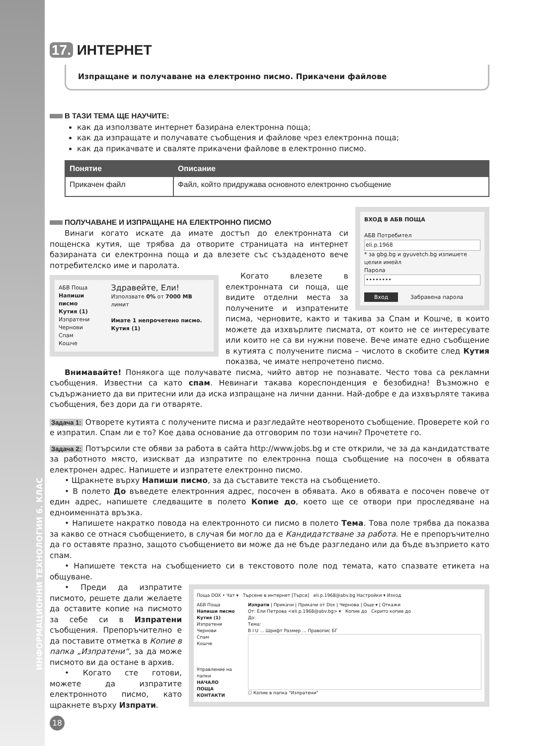ИНФОРМАЦИОННИ ТЕХНОЛОГИИ 6. КЛАС
17. ИНТЕРНЕТ
Изпращане и получаване на електронно писмо. Прикачени файлове
В ТАЗИ ТЕМА ЩЕ НАУЧИТЕ:
как да използвате интернет базирана електронна поща;
как да изпращате и получавате съобщения и файлове чрез електронна поща;
как да прикачвате и сваляте прикачени файлове в електронно писмо.
| Понятие | Описание |
| --- | --- |
| Прикачен файл | Файл, който придружава основното електронно съобщение |
ВХОД В АБВ ПОЩА
АБВ Потребител
eli.p.1968
* за gbg.bg и gyuvetch.bg изпишете целия имейл
Парола
••••••••
Вход Забравена парола
ПОЛУЧАВАНЕ И ИЗПРАЩАНЕ НА ЕЛЕКТРОННО ПИСМО
Винаги когато искате да имате достъп до електронната си пощенска кутия, ще трябва да отворите страницата на интернет базираната си електронна поща и да влезете със създаденото вече потребителско име и паролата.
АБВ Поща
Напиши писмо
Кутия (1)
Изпратени
Чернови
Спам
Кошче
Здравейте, Ели!
Използвате 0% от 7000 MB лимит
Имате 1 непрочетено писмо.
Кутия (1)
Когато влезете в електронната си поща, ще видите отделни места за получените и изпратените писма, черновите, както и такива за Спам и Кошче, в които можете да изхвърлите писмата, от които не се интересувате или които не са ви нужни повече. Вече имате едно съобщение в кутията с получените писма – числото в скобите след Кутия показва, че имате непрочетено писмо.
Внимавайте! Понякога ще получавате писма, чийто автор не познавате. Често това са рекламни съобщения. Известни са като спам. Невинаги такава кореспонденция е безобидна! Възможно е съдържанието да ви притесни или да иска изпращане на лични данни. Най-добре е да изхвърляте такива съобщения, без дори да ги отваряте.
Задача 1: Отворете кутията с получените писма и разгледайте неотвореното съобщение. Проверете кой го е изпратил. Спам ли е то? Кое дава основание да отговорим по този начин? Прочетете го.
Задача 2: Потърсили сте обяви за работа в сайта http://www.jobs.bg и сте открили, че за да кандидатствате за работното място, изискват да изпратите по електронна поща съобщение на посочен в обявата електронен адрес. Напишете и изпратете електронно писмо.
• Щракнете върху Напиши писмо, за да съставите текста на съобщението.
• В полето До въведете електронния адрес, посочен в обявата. Ако в обявата е посочен повече от един адрес, напишете следващите в полето Копие до, което ще се отвори при проследяване на едноименната връзка.
• Напишете накратко повода на електронното си писмо в полето Тема. Това поле трябва да показва за какво се отнася съобщението, в случая би могло да е Кандидатстване за работа. Не е препоръчително да го оставяте празно, защото съобщението ви може да не бъде разгледано или да бъде възприето като спам.
• Напишете текста на съобщението си в текстовото поле под темата, като спазвате етикета на общуване.
Поща DOX • Чат ▾ Търсене в интернет [Търси] eli.p.1968@abv.bg Настройки ▾ Изход
АБВ Поща
Напиши писмо
Кутия (1)
Изпратени
Чернови
Спам
Кошче
Управление на папки
НАЧАЛО
ПОЩА
КОНТАКТИ
Изпрати | Прикачи | Прикачи от Dox | Чернова | Още ▾ | Откажи
От: Ели Петрова <eli.p.1968@abv.bg> ▾ Копие до Скрито копие до
До:
Тема:
B I U ... Шрифт Размер ... Правопис БГ
☐ Копие в папка "Изпратени"
• Преди да изпратите писмото, решете дали желаете да оставите копие на писмото за себе си в Изпратени съобщения. Препоръчително е да поставите отметка в Копие в папка „Изпратени“, за да може писмото ви да остане в архив.
• Когато сте готови, можете да изпратите електронното писмо, като щракнете върху Изпрати.
18